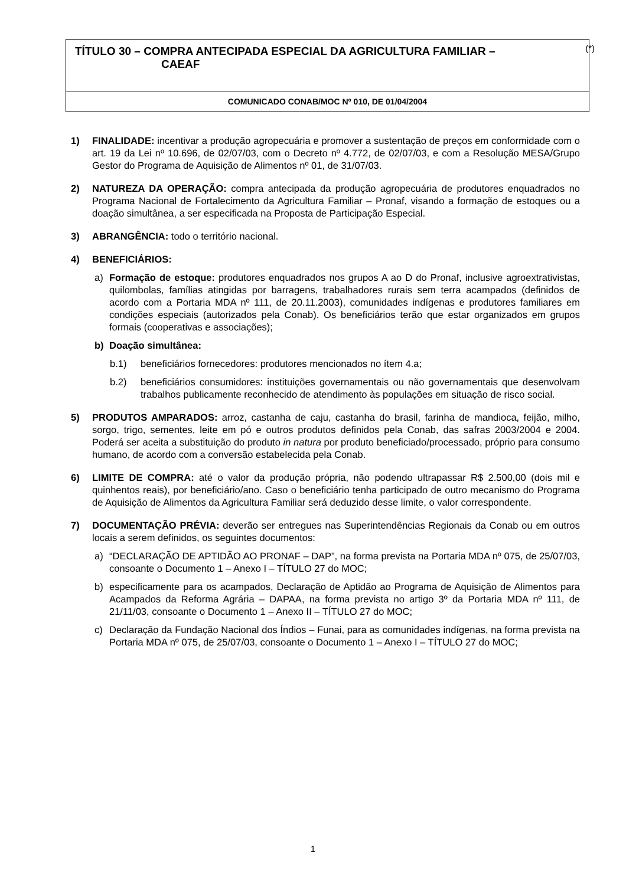TÍTULO 30 – COMPRA ANTECIPADA ESPECIAL DA AGRICULTURA FAMILIAR –
CAEAF
(*)
COMUNICADO CONAB/MOC Nº 010, DE 01/04/2004
1) FINALIDADE: incentivar a produção agropecuária e promover a sustentação de preços em conformidade com o art. 19 da Lei nº 10.696, de 02/07/03, com o Decreto nº 4.772, de 02/07/03, e com a Resolução MESA/Grupo Gestor do Programa de Aquisição de Alimentos nº 01, de 31/07/03.
2) NATUREZA DA OPERAÇÃO: compra antecipada da produção agropecuária de produtores enquadrados no Programa Nacional de Fortalecimento da Agricultura Familiar – Pronaf, visando a formação de estoques ou a doação simultânea, a ser especificada na Proposta de Participação Especial.
3) ABRANGÊNCIA: todo o território nacional.
4) BENEFICIÁRIOS:
a) Formação de estoque: produtores enquadrados nos grupos A ao D do Pronaf, inclusive agroextrativistas, quilombolas, famílias atingidas por barragens, trabalhadores rurais sem terra acampados (definidos de acordo com a Portaria MDA nº 111, de 20.11.2003), comunidades indígenas e produtores familiares em condições especiais (autorizados pela Conab). Os beneficiários terão que estar organizados em grupos formais (cooperativas e associações);
b) Doação simultânea:
b.1) beneficiários fornecedores: produtores mencionados no ítem 4.a;
b.2) beneficiários consumidores: instituições governamentais ou não governamentais que desenvolvam trabalhos publicamente reconhecido de atendimento às populações em situação de risco social.
5) PRODUTOS AMPARADOS: arroz, castanha de caju, castanha do brasil, farinha de mandioca, feijão, milho, sorgo, trigo, sementes, leite em pó e outros produtos definidos pela Conab, das safras 2003/2004 e 2004. Poderá ser aceita a substituição do produto in natura por produto beneficiado/processado, próprio para consumo humano, de acordo com a conversão estabelecida pela Conab.
6) LIMITE DE COMPRA: até o valor da produção própria, não podendo ultrapassar R$ 2.500,00 (dois mil e quinhentos reais), por beneficiário/ano. Caso o beneficiário tenha participado de outro mecanismo do Programa de Aquisição de Alimentos da Agricultura Familiar será deduzido desse limite, o valor correspondente.
7) DOCUMENTAÇÃO PRÉVIA: deverão ser entregues nas Superintendências Regionais da Conab ou em outros locais a serem definidos, os seguintes documentos:
a) “DECLARAÇÃO DE APTIDÃO AO PRONAF – DAP”, na forma prevista na Portaria MDA nº 075, de 25/07/03, consoante o Documento 1 – Anexo I – TÍTULO 27 do MOC;
b) especificamente para os acampados, Declaração de Aptidão ao Programa de Aquisição de Alimentos para Acampados da Reforma Agrária – DAPAA, na forma prevista no artigo 3º da Portaria MDA nº 111, de 21/11/03, consoante o Documento 1 – Anexo II – TÍTULO 27 do MOC;
c) Declaração da Fundação Nacional dos Índios – Funai, para as comunidades indígenas, na forma prevista na Portaria MDA nº 075, de 25/07/03, consoante o Documento 1 – Anexo I – TÍTULO 27 do MOC;
1